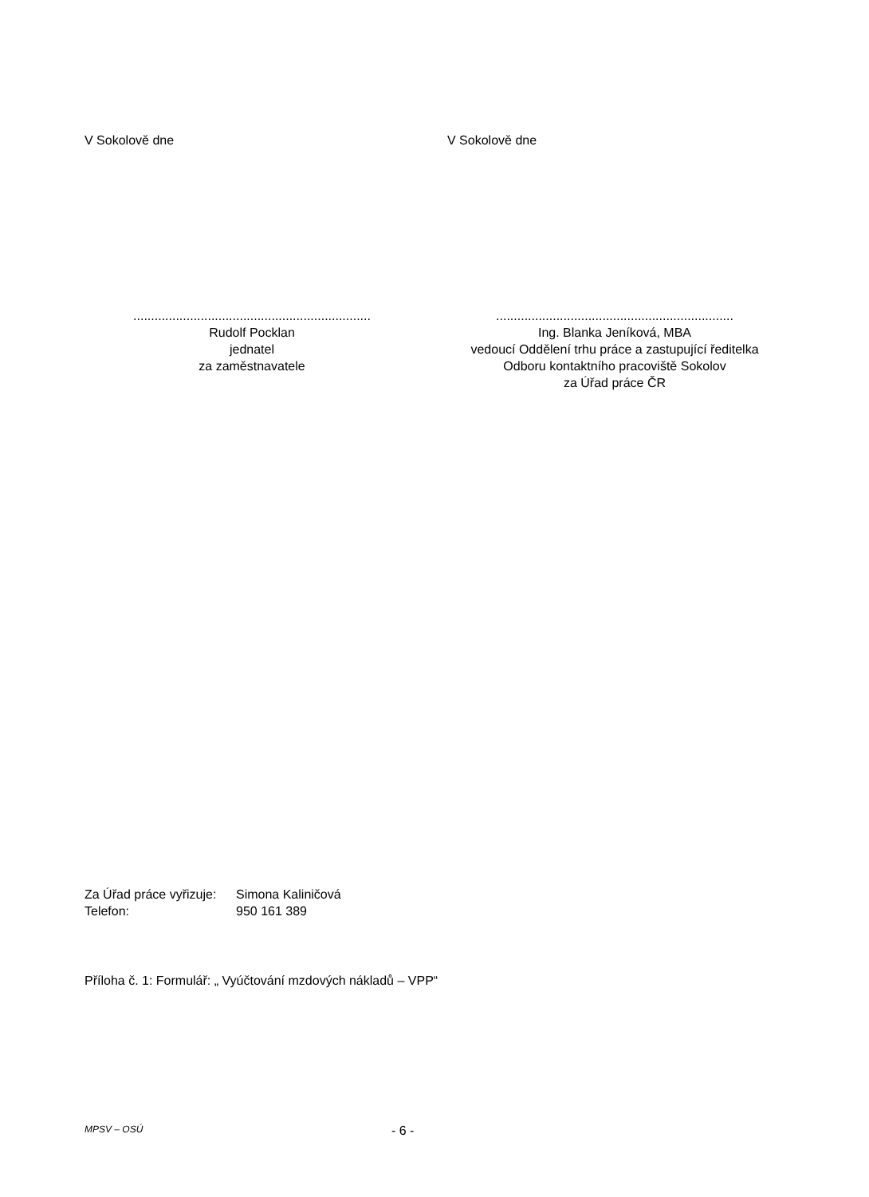V Sokolově dne V Sokolově dne
...................................................................
Rudolf Pocklan
jednatel
za zaměstnavatele
...................................................................
Ing. Blanka Jeníková, MBA
vedoucí Oddělení trhu práce a zastupující ředitelka
Odboru kontaktního pracoviště Sokolov
za Úřad práce ČR
Za Úřad práce vyřizuje: Simona Kaliničová
Telefon: 950 161 389
Příloha č. 1: Formulář: „ Vyúčtování mzdových nákladů – VPP“
MPSV – OSÚ - 6 -